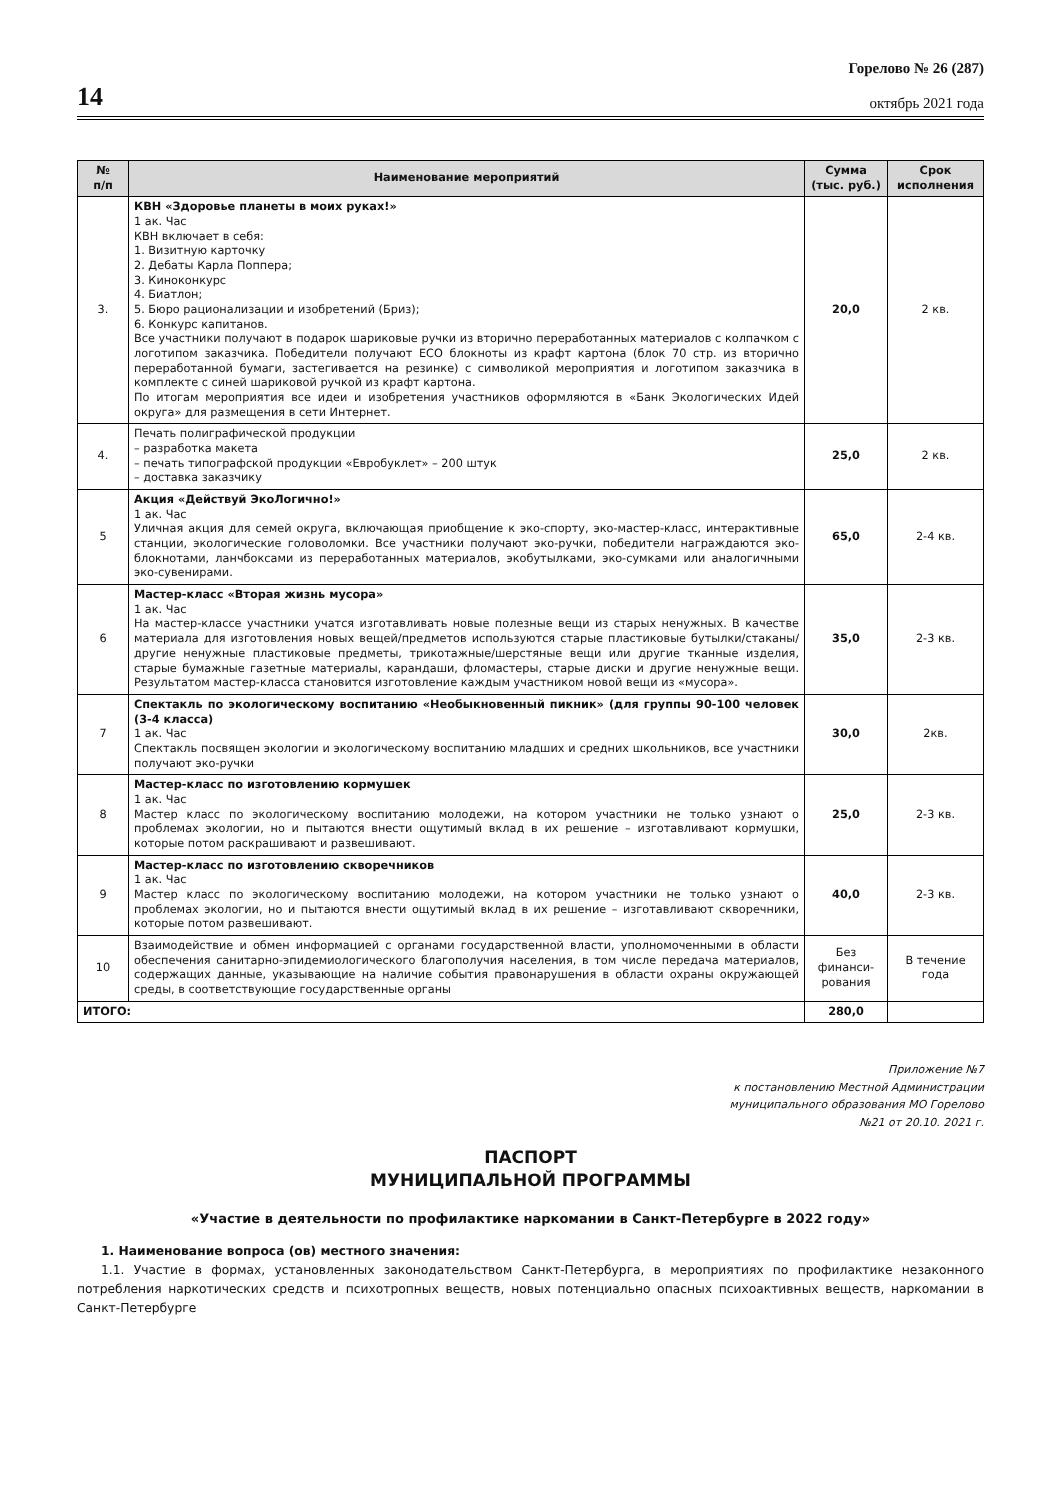14
Горелово № 26 (287)
октябрь 2021 года
| № п/п | Наименование мероприятий | Сумма (тыс. руб.) | Срок исполнения |
| --- | --- | --- | --- |
| 3. | КВН «Здоровье планеты в моих руках!» 1 ак. Час КВН включает в себя: 1. Визитную карточку 2. Дебаты Карла Поппера; 3. Киноконкурс 4. Биатлон; 5. Бюро рационализации и изобретений (Бриз); 6. Конкурс капитанов. Все участники получают в подарок шариковые ручки из вторично переработанных материалов с колпачком с логотипом заказчика. Победители получают ЕСО блокноты из крафт картона (блок 70 стр. из вторично переработанной бумаги, застегивается на резинке) с символикой мероприятия и логотипом заказчика в комплекте с синей шариковой ручкой из крафт картона. По итогам мероприятия все идеи и изобретения участников оформляются в «Банк Экологических Идей округа» для размещения в сети Интернет. | 20,0 | 2 кв. |
| 4. | Печать полиграфической продукции – разработка макета – печать типографской продукции «Евробуклет» – 200 штук – доставка заказчику | 25,0 | 2 кв. |
| 5 | Акция «Действуй ЭкоЛогично!» 1 ак. Час Уличная акция для семей округа, включающая приобщение к эко-спорту, эко-мастер-класс, интерактивные станции, экологические головоломки. Все участники получают эко-ручки, победители награждаются эко-блокнотами, ланчбоксами из переработанных материалов, экобутылками, эко-сумками или аналогичными эко-сувенирами. | 65,0 | 2-4 кв. |
| 6 | Мастер-класс «Вторая жизнь мусора» 1 ак. Час На мастер-классе участники учатся изготавливать новые полезные вещи из старых ненужных. В качестве материала для изготовления новых вещей/предметов используются старые пластиковые бутылки/стаканы/другие ненужные пластиковые предметы, трикотажные/шерстяные вещи или другие тканные изделия, старые бумажные газетные материалы, карандаши, фломастеры, старые диски и другие ненужные вещи. Результатом мастер-класса становится изготовление каждым участником новой вещи из «мусора». | 35,0 | 2-3 кв. |
| 7 | Спектакль по экологическому воспитанию «Необыкновенный пикник» (для группы 90-100 человек (3-4 класса) 1 ак. Час Спектакль посвящен экологии и экологическому воспитанию младших и средних школьников, все участники получают эко-ручки | 30,0 | 2кв. |
| 8 | Мастер-класс по изготовлению кормушек 1 ак. Час Мастер класс по экологическому воспитанию молодежи, на котором участники не только узнают о проблемах экологии, но и пытаются внести ощутимый вклад в их решение – изготавливают кормушки, которые потом раскрашивают и развешивают. | 25,0 | 2-3 кв. |
| 9 | Мастер-класс по изготовлению скворечников 1 ак. Час Мастер класс по экологическому воспитанию молодежи, на котором участники не только узнают о проблемах экологии, но и пытаются внести ощутимый вклад в их решение – изготавливают скворечники, которые потом развешивают. | 40,0 | 2-3 кв. |
| 10 | Взаимодействие и обмен информацией с органами государственной власти, уполномоченными в области обеспечения санитарно-эпидемиологического благополучия населения, в том числе передача материалов, содержащих данные, указывающие на наличие события правонарушения в области охраны окружающей среды, в соответствующие государственные органы | Без финанси-рования | В течение года |
| ИТОГО: | | 280,0 | |
Приложение №7
к постановлению Местной Администрации
муниципального образования МО Горелово
№21 от 20.10. 2021 г.
ПАСПОРТ
МУНИЦИПАЛЬНОЙ ПРОГРАММЫ
«Участие в деятельности по профилактике наркомании в Санкт-Петербурге в 2022 году»
1. Наименование вопроса (ов) местного значения:
1.1. Участие в формах, установленных законодательством Санкт-Петербурга, в мероприятиях по профилактике незаконного потребления наркотических средств и психотропных веществ, новых потенциально опасных психоактивных веществ, наркомании в Санкт-Петербурге